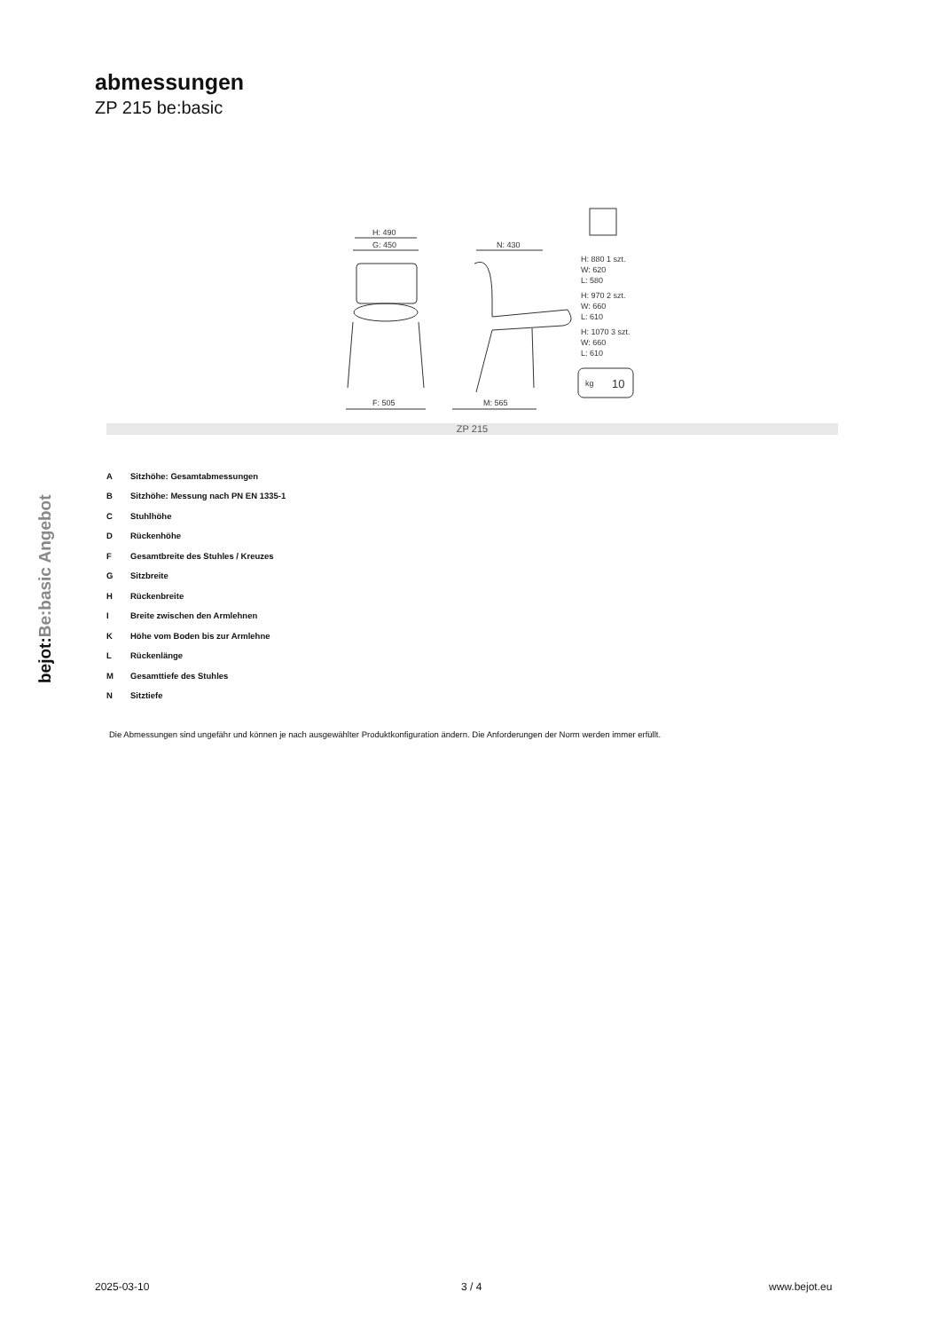abmessungen
ZP 215 be:basic
bejot:Be:basic Angebot
H: 490
G: 450
N: 430
F: 505
M: 565
H: 880 1 szt.
W: 620
L: 580
H: 970 2 szt.
W: 660
L: 610
H: 1070 3 szt.
W: 660
L: 610
kg
10
ZP 215
| A | Sitzhöhe: Gesamtabmessungen |
| B | Sitzhöhe: Messung nach PN EN 1335-1 |
| C | Stuhlhöhe |
| D | Rückenhöhe |
| F | Gesamtbreite des Stuhles / Kreuzes |
| G | Sitzbreite |
| H | Rückenbreite |
| I | Breite zwischen den Armlehnen |
| K | Höhe vom Boden bis zur Armlehne |
| L | Rückenlänge |
| M | Gesamttiefe des Stuhles |
| N | Sitztiefe |
Die Abmessungen sind ungefähr und können je nach ausgewählter Produktkonfiguration ändern. Die Anforderungen der Norm werden immer erfüllt.
2025-03-10 3 / 4 www.bejot.eu